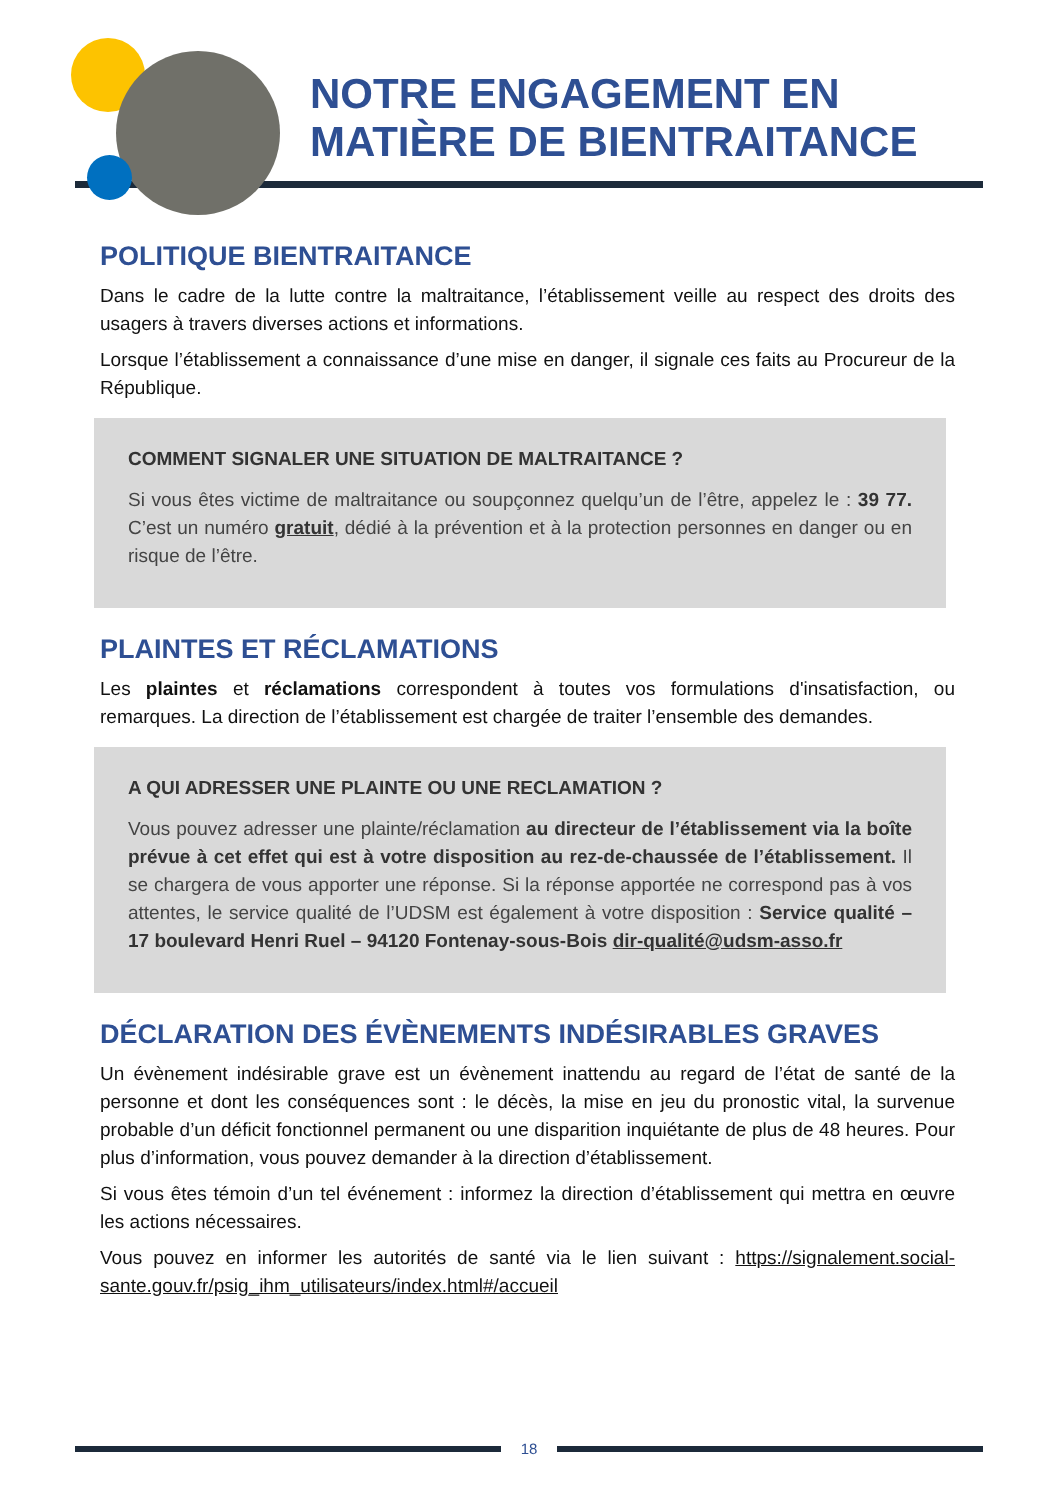NOTRE ENGAGEMENT EN
MATIÈRE DE BIENTRAITANCE
POLITIQUE BIENTRAITANCE
Dans le cadre de la lutte contre la maltraitance, l’établissement veille au respect des droits des usagers à travers diverses actions et informations.
Lorsque l’établissement a connaissance d’une mise en danger, il signale ces faits au Procureur de la République.
COMMENT SIGNALER UNE SITUATION DE MALTRAITANCE ?
Si vous êtes victime de maltraitance ou soupçonnez quelqu’un de l’être, appelez le : 39 77. C’est un numéro gratuit, dédié à la prévention et à la protection personnes en danger ou en risque de l’être.
PLAINTES ET RÉCLAMATIONS
Les plaintes et réclamations correspondent à toutes vos formulations d'insatisfaction, ou remarques. La direction de l’établissement est chargée de traiter l’ensemble des demandes.
A QUI ADRESSER UNE PLAINTE OU UNE RECLAMATION ?
Vous pouvez adresser une plainte/réclamation au directeur de l’établissement via la boîte prévue à cet effet qui est à votre disposition au rez-de-chaussée de l’établissement. Il se chargera de vous apporter une réponse. Si la réponse apportée ne correspond pas à vos attentes, le service qualité de l’UDSM est également à votre disposition : Service qualité – 17 boulevard Henri Ruel – 94120 Fontenay-sous-Bois dir-qualité@udsm-asso.fr
DÉCLARATION DES ÉVÈNEMENTS INDÉSIRABLES GRAVES
Un évènement indésirable grave est un évènement inattendu au regard de l’état de santé de la personne et dont les conséquences sont : le décès, la mise en jeu du pronostic vital, la survenue probable d’un déficit fonctionnel permanent ou une disparition inquiétante de plus de 48 heures. Pour plus d’information, vous pouvez demander à la direction d’établissement.
Si vous êtes témoin d’un tel événement : informez la direction d’établissement qui mettra en œuvre les actions nécessaires.
Vous pouvez en informer les autorités de santé via le lien suivant : https://signalement.social-sante.gouv.fr/psig_ihm_utilisateurs/index.html#/accueil
18